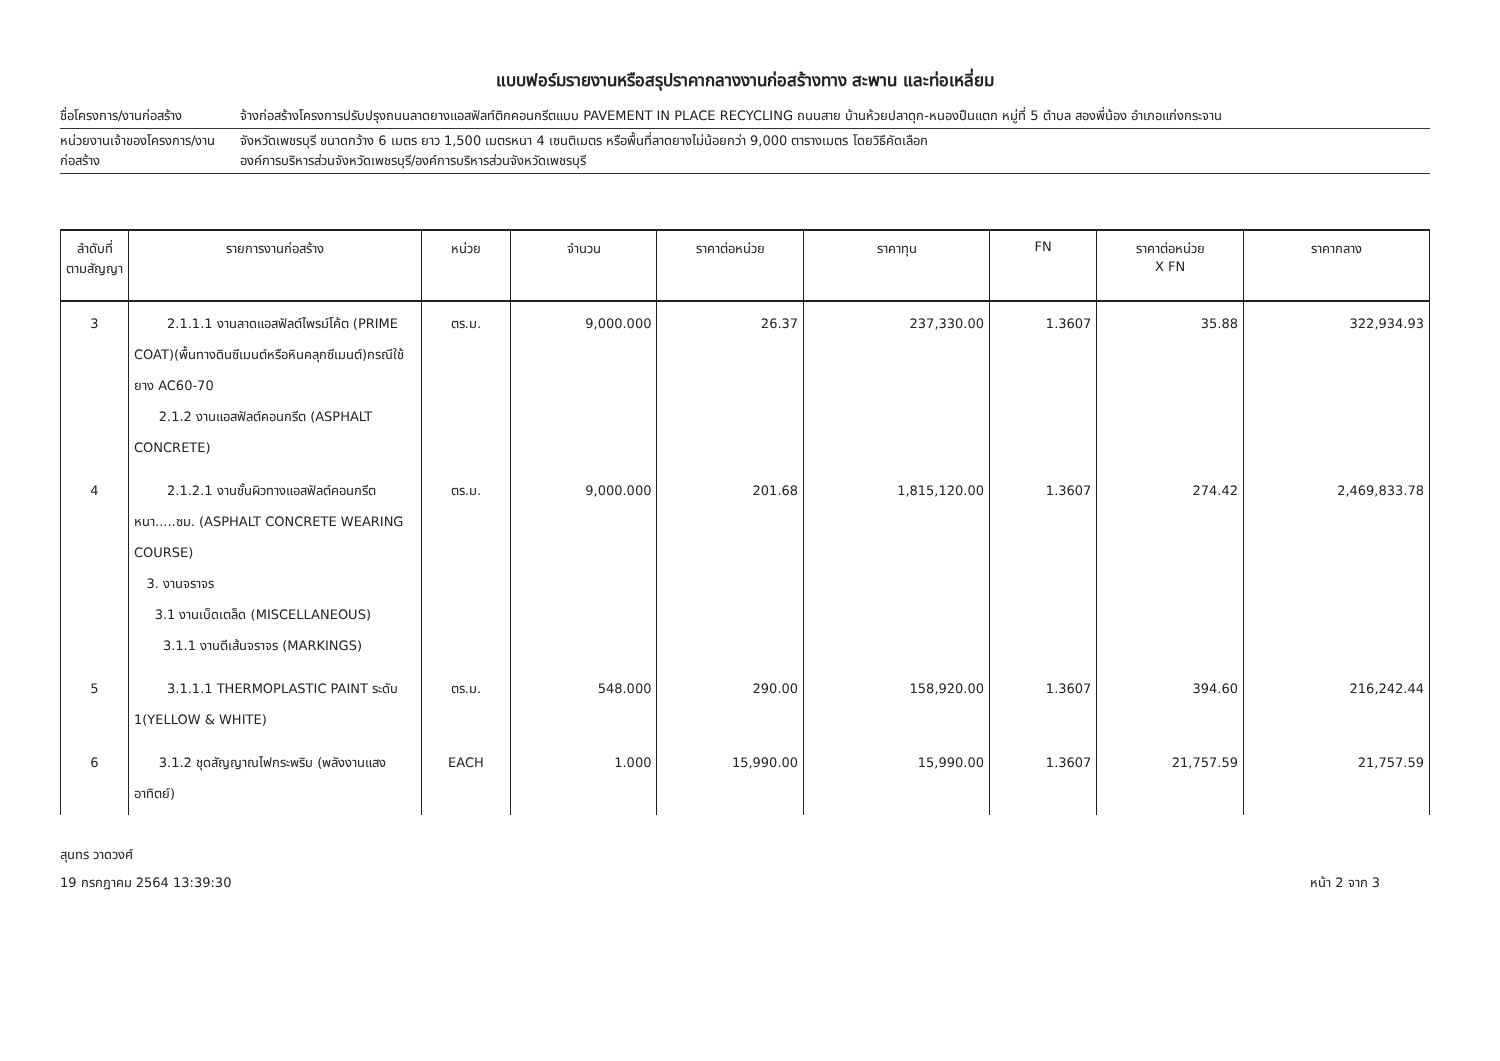แบบฟอร์มรายงานหรือสรุปราคากลางงานก่อสร้างทาง สะพาน และท่อเหลี่ยม
ชื่อโครงการ/งานก่อสร้าง จ้างก่อสร้างโครงการปรับปรุงถนนลาดยางแอสฟัลท์ติกคอนกรีตแบบ PAVEMENT IN PLACE RECYCLING ถนนสาย บ้านห้วยปลาดุก-หนองปืนแตก หมู่ที่ 5 ตำบล สองพี่น้อง อำเภอแก่งกระจาน
หน่วยงานเจ้าของโครงการ/งานก่อสร้าง
จังหวัดเพชรบุรี ขนาดกว้าง 6 เมตร ยาว 1,500 เมตรหนา 4 เซนติเมตร หรือพื้นที่ลาดยางไม่น้อยกว่า 9,000 ตารางเมตร โดยวิธีคัดเลือก
องค์การบริหารส่วนจังหวัดเพชรบุรี/องค์การบริหารส่วนจังหวัดเพชรบุรี
| ลำดับที่ ตามสัญญา | รายการงานก่อสร้าง | หน่วย | จำนวน | ราคาต่อหน่วย | ราคาทุน | FN | ราคาต่อหน่วย X FN | ราคากลาง |
| --- | --- | --- | --- | --- | --- | --- | --- | --- |
| 3 | 2.1.1.1 งานลาดแอสฟัลต์ไพรม์โค้ต (PRIME COAT)(พื้นทางดินซีเมนต์หรือหินคลุกซีเมนต์)กรณีใช้ยาง AC60-70 2.1.2 งานแอสฟัลต์คอนกรีต (ASPHALT CONCRETE) | ตร.ม. | 9,000.000 | 26.37 | 237,330.00 | 1.3607 | 35.88 | 322,934.93 |
| 4 | 2.1.2.1 งานชั้นผิวทางแอสฟัลต์คอนกรีต หนา.....ซม. (ASPHALT CONCRETE WEARING COURSE) 3. งานจราจร 3.1 งานเบ็ดเตล็ด (MISCELLANEOUS) 3.1.1 งานตีเส้นจราจร (MARKINGS) | ตร.ม. | 9,000.000 | 201.68 | 1,815,120.00 | 1.3607 | 274.42 | 2,469,833.78 |
| 5 | 3.1.1.1 THERMOPLASTIC PAINT ระดับ 1(YELLOW & WHITE) | ตร.ม. | 548.000 | 290.00 | 158,920.00 | 1.3607 | 394.60 | 216,242.44 |
| 6 | 3.1.2 ชุดสัญญาณไฟกระพริบ (พลังงานแสงอาทิตย์) | EACH | 1.000 | 15,990.00 | 15,990.00 | 1.3607 | 21,757.59 | 21,757.59 |
สุนทร วาดวงศ์
19 กรกฎาคม 2564 13:39:30 หน้า 2 จาก 3